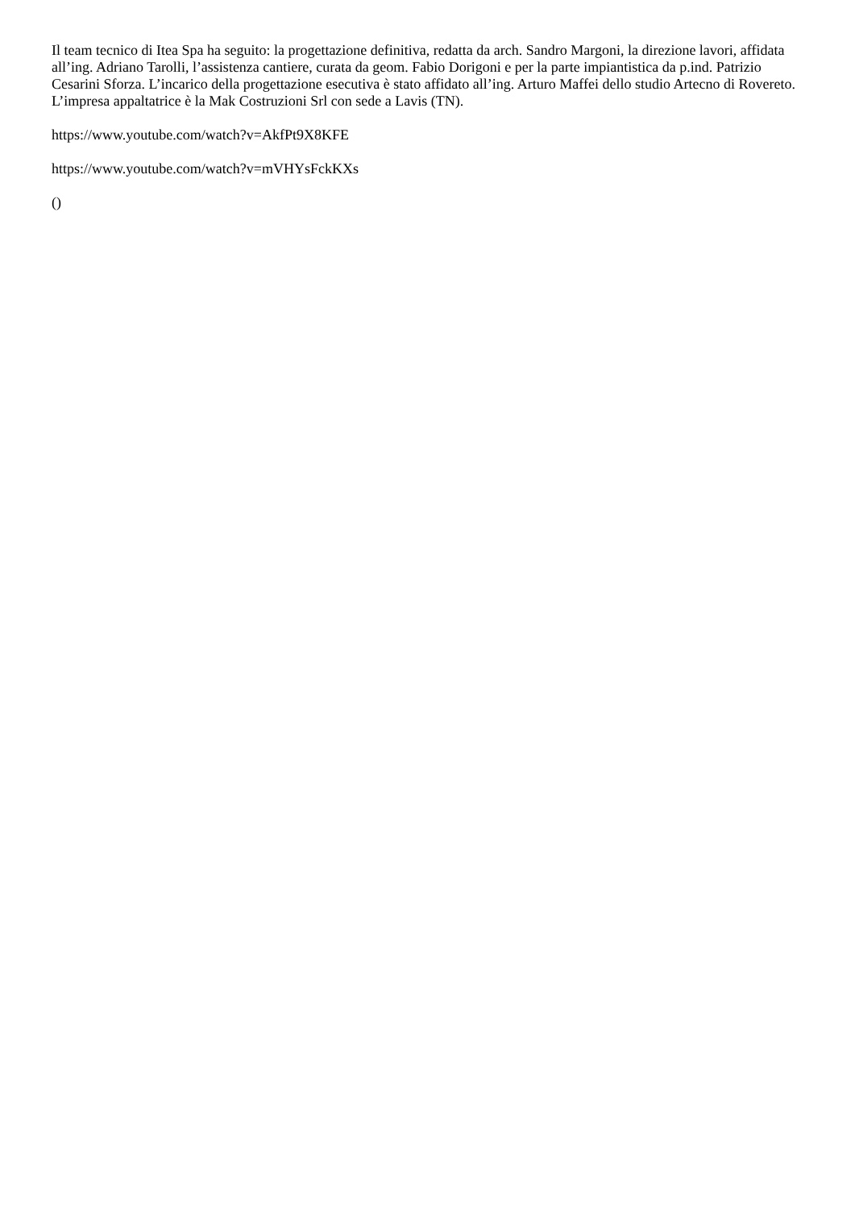Il team tecnico di Itea Spa ha seguito: la progettazione definitiva, redatta da arch. Sandro Margoni, la direzione lavori, affidata all’ing. Adriano Tarolli, l’assistenza cantiere, curata da geom. Fabio Dorigoni e per la parte impiantistica da p.ind. Patrizio Cesarini Sforza. L’incarico della progettazione esecutiva è stato affidato all’ing. Arturo Maffei dello studio Artecno di Rovereto. L’impresa appaltatrice è la Mak Costruzioni Srl con sede a Lavis (TN).
https://www.youtube.com/watch?v=AkfPt9X8KFE
https://www.youtube.com/watch?v=mVHYsFckKXs
()